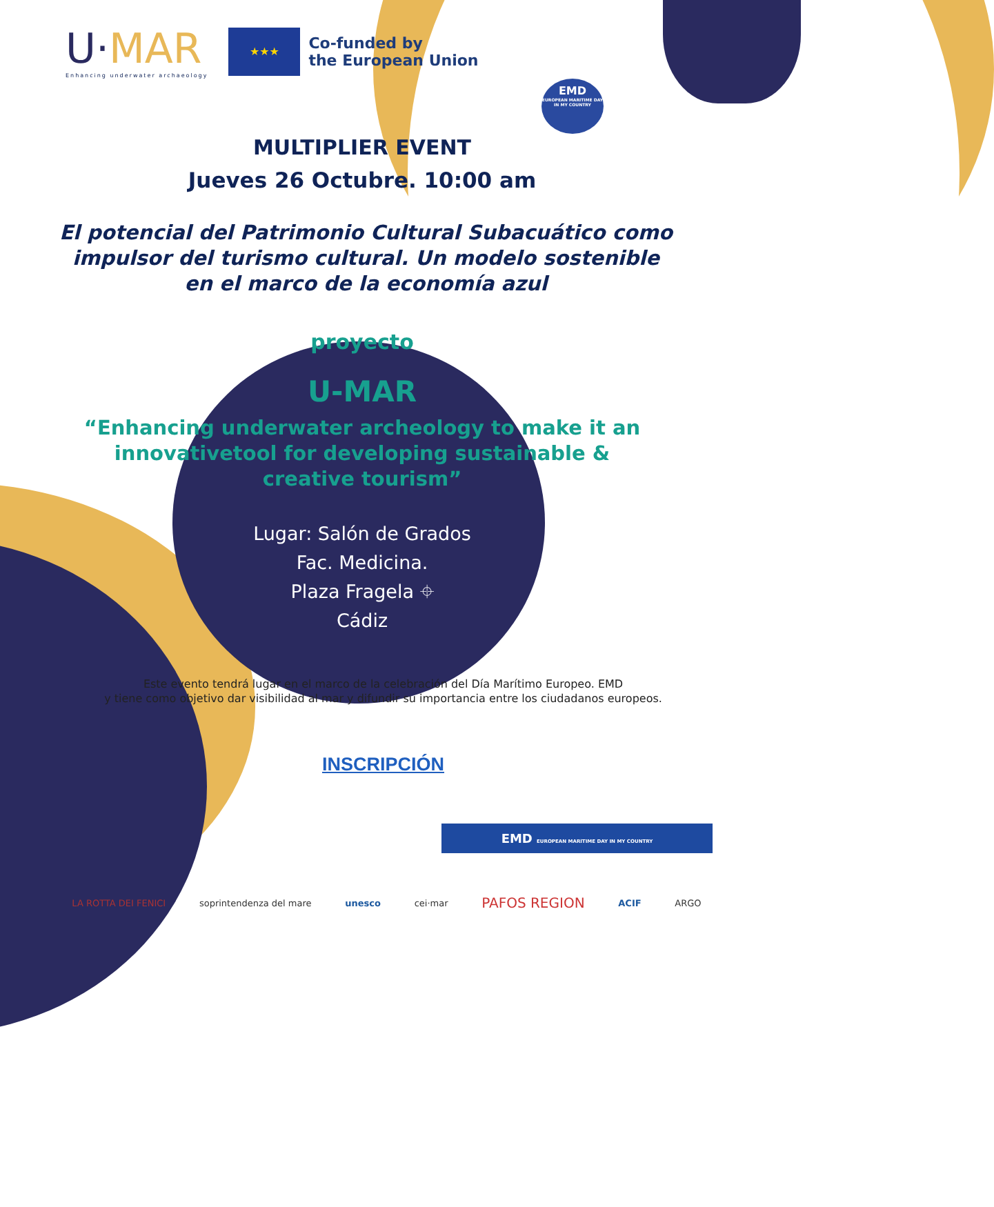U·MAR
Enhancing underwater archaeology
★★★
Co-funded by
the European Union
EMD
EUROPEAN MARITIME DAY
IN MY COUNTRY
MULTIPLIER EVENT
Jueves 26 Octubre. 10:00 am
El potencial del Patrimonio Cultural Subacuático como impulsor del turismo cultural. Un modelo sostenible en el marco de la economía azul
proyecto
U-MAR
“Enhancing underwater archeology to make it an innovativetool for developing sustainable & creative tourism”
Lugar: Salón de Grados
Fac. Medicina.
Plaza Fragela ⌖
Cádiz
Este evento tendrá lugar en el marco de la celebración del Día Marítimo Europeo. EMD
y tiene como objetivo dar visibilidad al mar y difundir su importancia entre los ciudadanos europeos.
INSCRIPCIÓN
EMD EUROPEAN MARITIME DAY IN MY COUNTRY
LA ROTTA DEI FENICI soprintendenza del mare unesco cei·mar PAFOS REGION ACIF ARGO